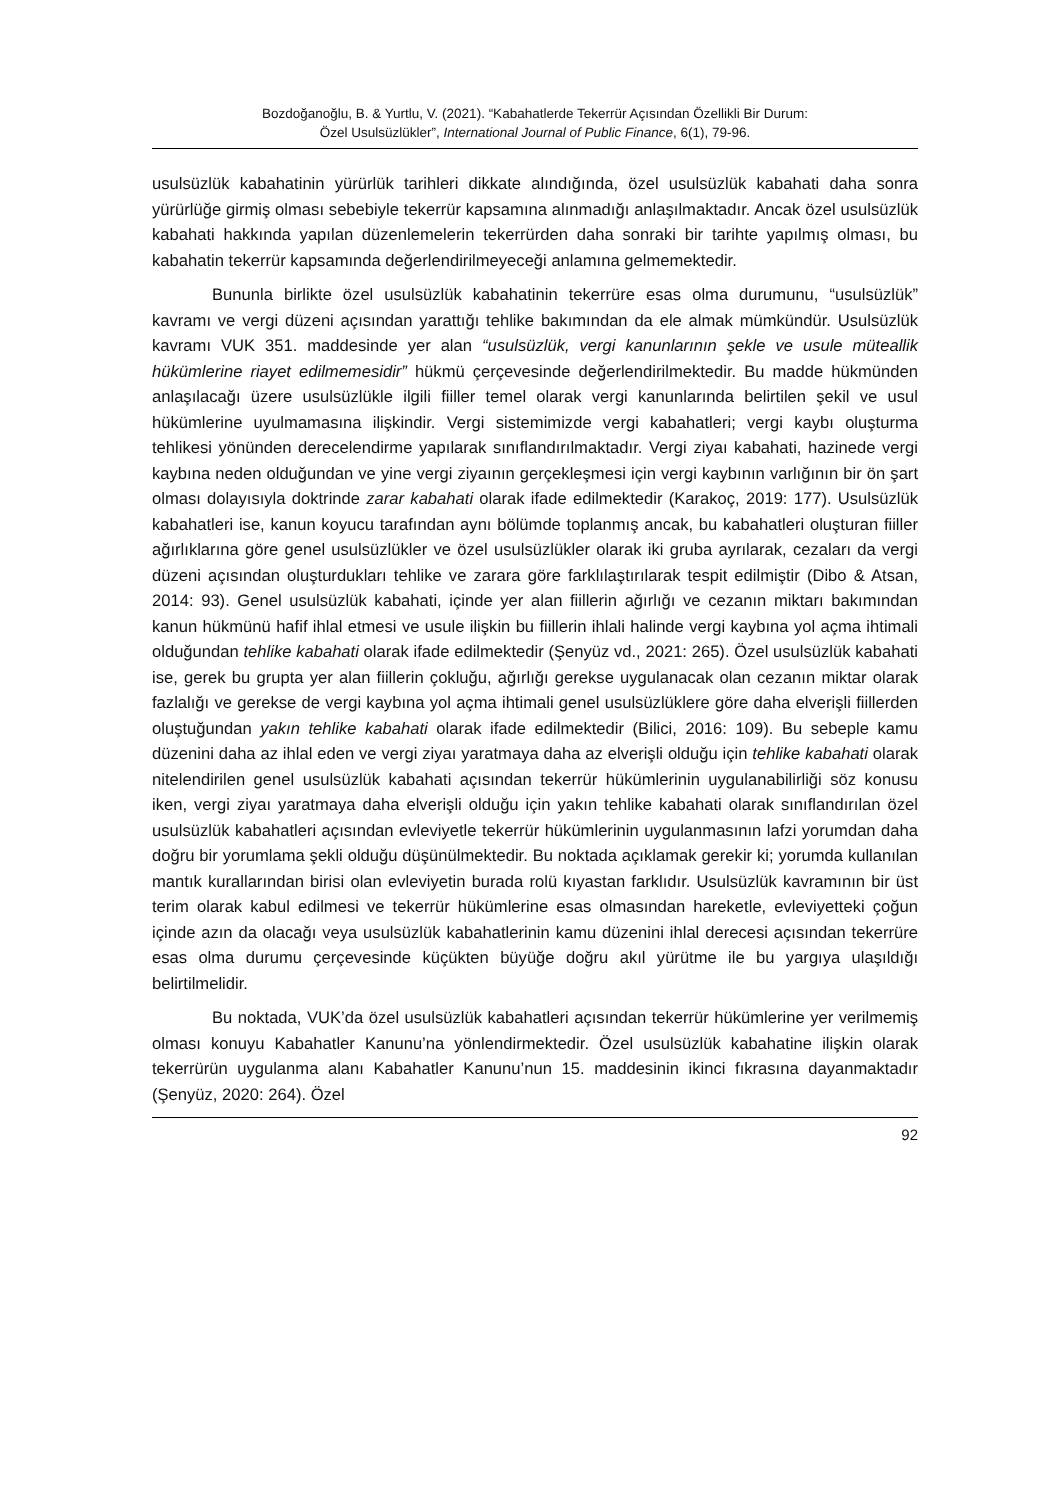Bozdoğanoğlu, B. & Yurtlu, V. (2021). “Kabahatlerde Tekerrür Açısından Özellikli Bir Durum:
Özel Usulsüzlükler”, International Journal of Public Finance, 6(1), 79-96.
usulsüzlük kabahatinin yürürlük tarihleri dikkate alındığında, özel usulsüzlük kabahati daha sonra yürürlüğe girmiş olması sebebiyle tekerrür kapsamına alınmadığı anlaşılmaktadır. Ancak özel usulsüzlük kabahati hakkında yapılan düzenlemelerin tekerrürden daha sonraki bir tarihte yapılmış olması, bu kabahatin tekerrür kapsamında değerlendirilmeyeceği anlamına gelmemektedir.
Bununla birlikte özel usulsüzlük kabahatinin tekerrüre esas olma durumunu, “usulsüzlük” kavramı ve vergi düzeni açısından yarattığı tehlike bakımından da ele almak mümkündür. Usulsüzlük kavramı VUK 351. maddesinde yer alan “usulsüzlük, vergi kanunlarının şekle ve usule müteallik hükümlerine riayet edilmemesidir” hükmü çerçevesinde değerlendirilmektedir. Bu madde hükmünden anlaşılacağı üzere usulsüzlükle ilgili fiiller temel olarak vergi kanunlarında belirtilen şekil ve usul hükümlerine uyulmamasına ilişkindir. Vergi sistemimizde vergi kabahatleri; vergi kaybı oluşturma tehlikesi yönünden derecelendirme yapılarak sınıflandırılmaktadır. Vergi ziyaı kabahati, hazinede vergi kaybına neden olduğundan ve yine vergi ziyaının gerçekleşmesi için vergi kaybının varlığının bir ön şart olması dolayısıyla doktrinde zarar kabahati olarak ifade edilmektedir (Karakoç, 2019: 177). Usulsüzlük kabahatleri ise, kanun koyucu tarafından aynı bölümde toplanmış ancak, bu kabahatleri oluşturan fiiller ağırlıklarına göre genel usulsüzlükler ve özel usulsüzlükler olarak iki gruba ayrılarak, cezaları da vergi düzeni açısından oluşturdukları tehlike ve zarara göre farklılaştırılarak tespit edilmiştir (Dibo & Atsan, 2014: 93). Genel usulsüzlük kabahati, içinde yer alan fiillerin ağırlığı ve cezanın miktarı bakımından kanun hükmünü hafif ihlal etmesi ve usule ilişkin bu fiillerin ihlali halinde vergi kaybına yol açma ihtimali olduğundan tehlike kabahati olarak ifade edilmektedir (Şenyüz vd., 2021: 265). Özel usulsüzlük kabahati ise, gerek bu grupta yer alan fiillerin çokluğu, ağırlığı gerekse uygulanacak olan cezanın miktar olarak fazlalığı ve gerekse de vergi kaybına yol açma ihtimali genel usulsüzlüklere göre daha elverişli fiillerden oluştuğundan yakın tehlike kabahati olarak ifade edilmektedir (Bilici, 2016: 109). Bu sebeple kamu düzenini daha az ihlal eden ve vergi ziyaı yaratmaya daha az elverişli olduğu için tehlike kabahati olarak nitelendirilen genel usulsüzlük kabahati açısından tekerrür hükümlerinin uygulanabilirliği söz konusu iken, vergi ziyaı yaratmaya daha elverişli olduğu için yakın tehlike kabahati olarak sınıflandırılan özel usulsüzlük kabahatleri açısından evleviyetle tekerrür hükümlerinin uygulanmasının lafzi yorumdan daha doğru bir yorumlama şekli olduğu düşünülmektedir. Bu noktada açıklamak gerekir ki; yorumda kullanılan mantık kurallarından birisi olan evleviyetin burada rolü kıyastan farklıdır. Usulsüzlük kavramının bir üst terim olarak kabul edilmesi ve tekerrür hükümlerine esas olmasından hareketle, evleviyetteki çoğun içinde azın da olacağı veya usulsüzlük kabahatlerinin kamu düzenini ihlal derecesi açısından tekerrüre esas olma durumu çerçevesinde küçükten büyüğe doğru akıl yürütme ile bu yargıya ulaşıldığı belirtilmelidir.
Bu noktada, VUK’da özel usulsüzlük kabahatleri açısından tekerrür hükümlerine yer verilmemiş olması konuyu Kabahatler Kanunu’na yönlendirmektedir. Özel usulsüzlük kabahatine ilişkin olarak tekerrürün uygulanma alanı Kabahatler Kanunu’nun 15. maddesinin ikinci fıkrasına dayanmaktadır (Şenyüz, 2020: 264). Özel
92